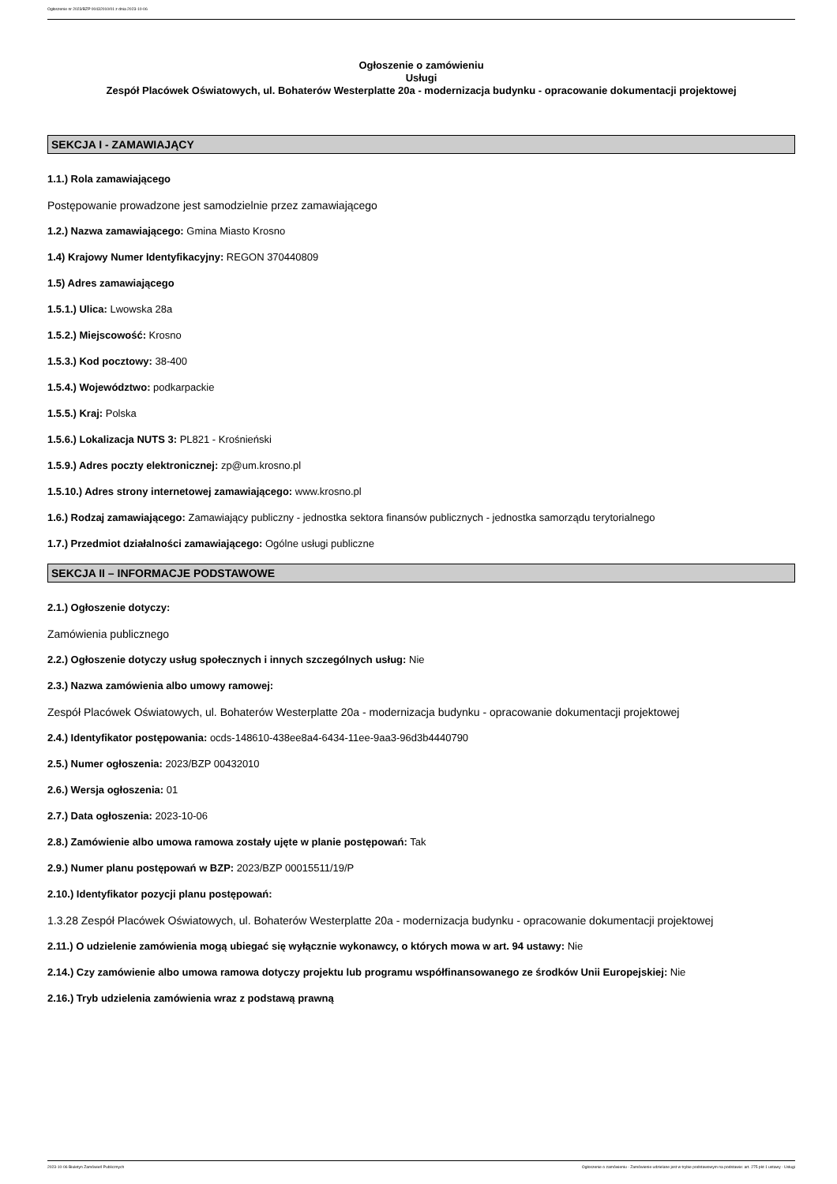Ogłoszenie nr 2023/BZP 00432010/01 z dnia 2023-10-06
Ogłoszenie o zamówieniu
Usługi
Zespół Placówek Oświatowych, ul. Bohaterów Westerplatte 20a - modernizacja budynku - opracowanie dokumentacji projektowej
SEKCJA I - ZAMAWIAJĄCY
1.1.) Rola zamawiającego
Postępowanie prowadzone jest samodzielnie przez zamawiającego
1.2.) Nazwa zamawiającego: Gmina Miasto Krosno
1.4) Krajowy Numer Identyfikacyjny: REGON 370440809
1.5) Adres zamawiającego
1.5.1.) Ulica: Lwowska 28a
1.5.2.) Miejscowość: Krosno
1.5.3.) Kod pocztowy: 38-400
1.5.4.) Województwo: podkarpackie
1.5.5.) Kraj: Polska
1.5.6.) Lokalizacja NUTS 3: PL821 - Krośnieński
1.5.9.) Adres poczty elektronicznej: zp@um.krosno.pl
1.5.10.) Adres strony internetowej zamawiającego: www.krosno.pl
1.6.) Rodzaj zamawiającego: Zamawiający publiczny - jednostka sektora finansów publicznych - jednostka samorządu terytorialnego
1.7.) Przedmiot działalności zamawiającego: Ogólne usługi publiczne
SEKCJA II – INFORMACJE PODSTAWOWE
2.1.) Ogłoszenie dotyczy:
Zamówienia publicznego
2.2.) Ogłoszenie dotyczy usług społecznych i innych szczególnych usług: Nie
2.3.) Nazwa zamówienia albo umowy ramowej:
Zespół Placówek Oświatowych, ul. Bohaterów Westerplatte 20a - modernizacja budynku - opracowanie dokumentacji projektowej
2.4.) Identyfikator postępowania: ocds-148610-438ee8a4-6434-11ee-9aa3-96d3b4440790
2.5.) Numer ogłoszenia: 2023/BZP 00432010
2.6.) Wersja ogłoszenia: 01
2.7.) Data ogłoszenia: 2023-10-06
2.8.) Zamówienie albo umowa ramowa zostały ujęte w planie postępowań: Tak
2.9.) Numer planu postępowań w BZP: 2023/BZP 00015511/19/P
2.10.) Identyfikator pozycji planu postępowań:
1.3.28 Zespół Placówek Oświatowych, ul. Bohaterów Westerplatte 20a - modernizacja budynku - opracowanie dokumentacji projektowej
2.11.) O udzielenie zamówienia mogą ubiegać się wyłącznie wykonawcy, o których mowa w art. 94 ustawy: Nie
2.14.) Czy zamówienie albo umowa ramowa dotyczy projektu lub programu współfinansowanego ze środków Unii Europejskiej: Nie
2.16.) Tryb udzielenia zamówienia wraz z podstawą prawną
2023-10-06 Biuletyn Zamówień Publicznych Ogłoszenie o zamówieniu - Zamówienie udzielane jest w trybie podstawowym na podstawie: art. 275 pkt 1 ustawy - Usługi